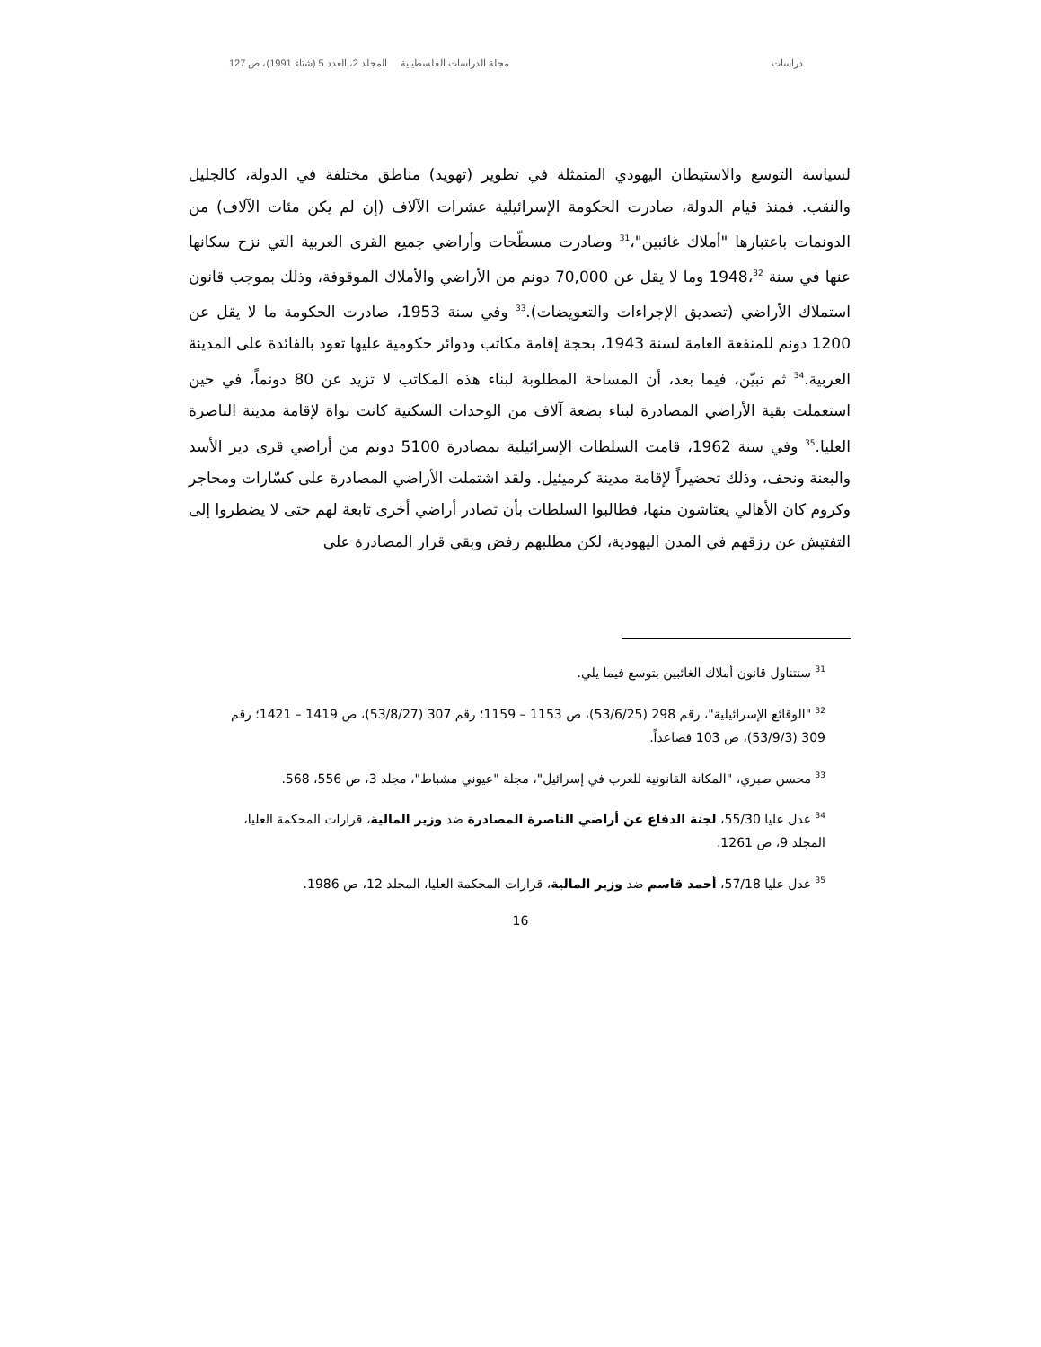دراسات مجلة الدراسات الفلسطينية المجلد 2، العدد 5 (شتاء 1991)، ص 127
لسياسة التوسع والاستيطان اليهودي المتمثلة في تطوير (تهويد) مناطق مختلفة في الدولة، كالجليل والنقب. فمنذ قيام الدولة، صادرت الحكومة الإسرائيلية عشرات الآلاف (إن لم يكن مئات الآلاف) من الدونمات باعتبارها "أملاك غائبين"،<sup>31</sup> وصادرت مسطّحات وأراضي جميع القرى العربية التي نزح سكانها عنها في سنة 1948،<sup>32</sup> وما لا يقل عن 70,000 دونم من الأراضي والأملاك الموقوفة، وذلك بموجب قانون استملاك الأراضي (تصديق الإجراءات والتعويضات).<sup>33</sup> وفي سنة 1953، صادرت الحكومة ما لا يقل عن 1200 دونم للمنفعة العامة لسنة 1943، بحجة إقامة مكاتب ودوائر حكومية عليها تعود بالفائدة على المدينة العربية.<sup>34</sup> ثم تبيّن، فيما بعد، أن المساحة المطلوبة لبناء هذه المكاتب لا تزيد عن 80 دونماً، في حين استعملت بقية الأراضي المصادرة لبناء بضعة آلاف من الوحدات السكنية كانت نواة لإقامة مدينة الناصرة العليا.<sup>35</sup> وفي سنة 1962، قامت السلطات الإسرائيلية بمصادرة 5100 دونم من أراضي قرى دير الأسد والبعنة ونحف، وذلك تحضيراً لإقامة مدينة كرميئيل. ولقد اشتملت الأراضي المصادرة على كسّارات ومحاجر وكروم كان الأهالي يعتاشون منها، فطالبوا السلطات بأن تصادر أراضي أخرى تابعة لهم حتى لا يضطروا إلى التفتيش عن رزقهم في المدن اليهودية، لكن مطلبهم رفض وبقي قرار المصادرة على
<sup>31</sup> سنتناول قانون أملاك الغائبين بتوسع فيما يلي.
<sup>32</sup> "الوقائع الإسرائيلية"، رقم 298 (53/6/25)، ص 1153 – 1159؛ رقم 307 (53/8/27)، ص 1419 – 1421؛ رقم 309 (53/9/3)، ص 103 فصاعداً.
<sup>33</sup> محسن صبري، "المكانة القانونية للعرب في إسرائيل"، مجلة "عيوني مشباط"، مجلد 3، ص 556، 568.
<sup>34</sup> عدل عليا 55/30، لجنة الدفاع عن أراضي الناصرة المصادرة ضد وزير المالية، قرارات المحكمة العليا، المجلد 9، ص 1261.
<sup>35</sup> عدل عليا 57/18، أحمد قاسم ضد وزير المالية، قرارات المحكمة العليا، المجلد 12، ص 1986.
16